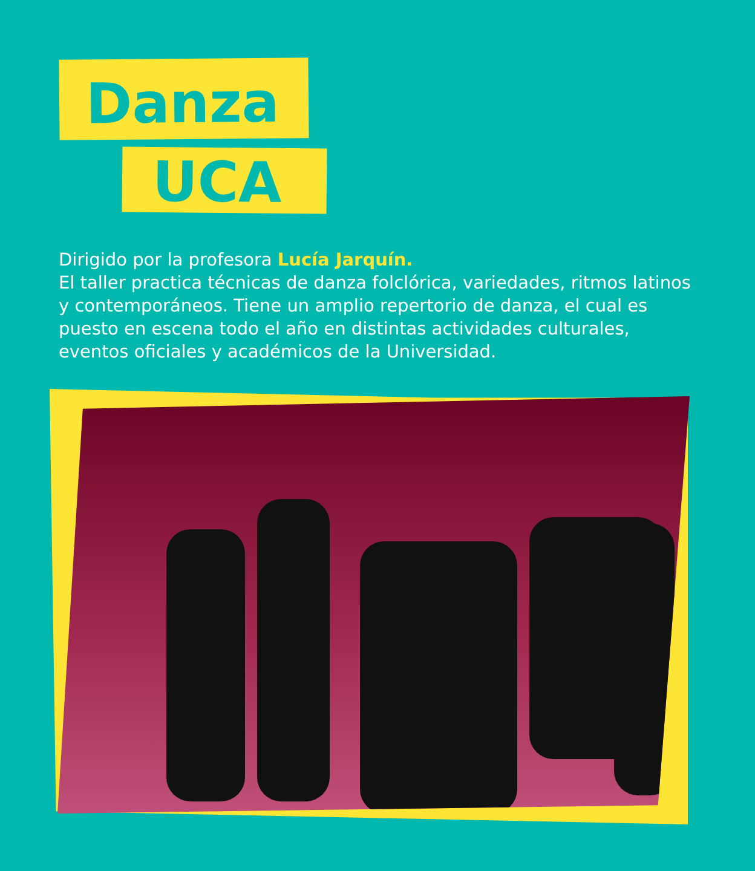Danza
UCA
Dirigido por la profesora Lucía Jarquín.
El taller practica técnicas de danza folclórica, variedades, ritmos latinos y contemporáneos. Tiene un amplio repertorio de danza, el cual es puesto en escena todo el año en distintas actividades culturales, eventos oficiales y académicos de la Universidad.